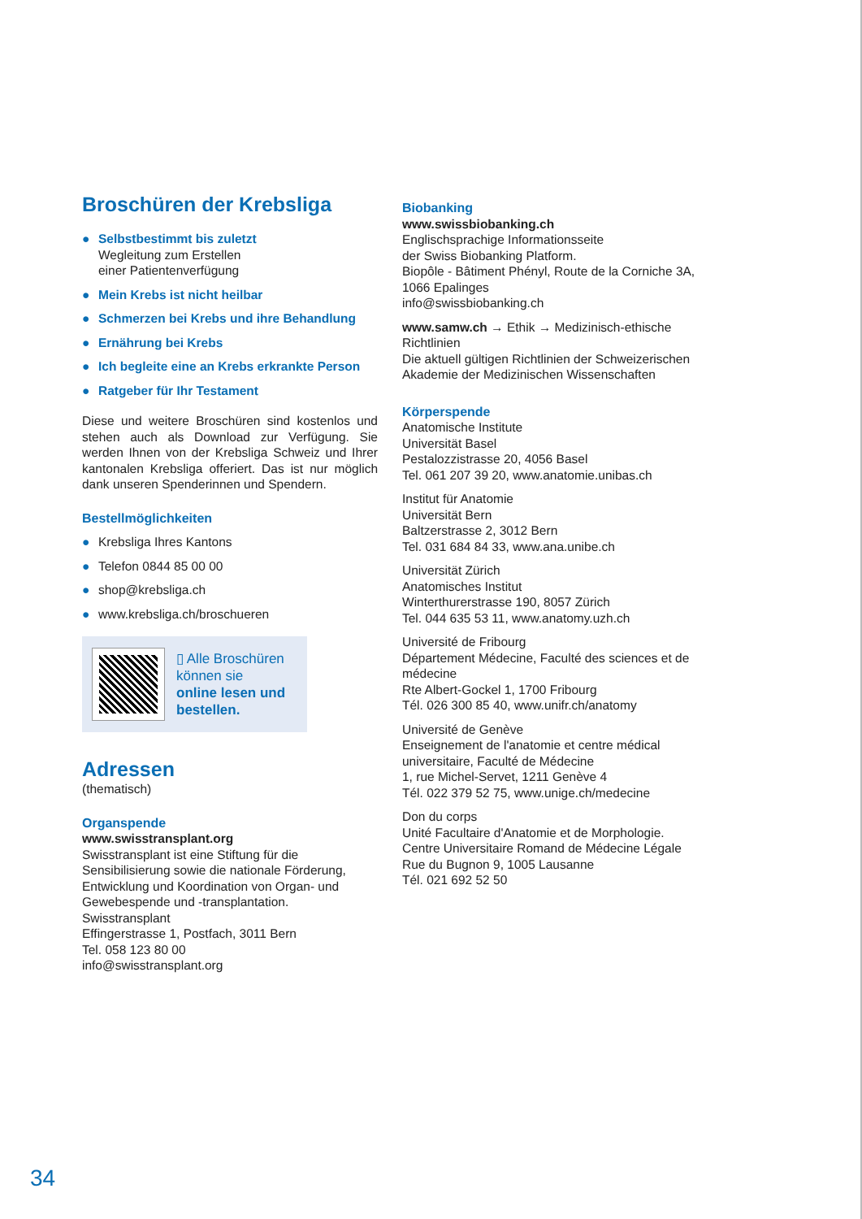Broschüren der Krebsliga
● Selbstbestimmt bis zuletzt
Wegleitung zum Erstellen
einer Patientenverfügung
● Mein Krebs ist nicht heilbar
● Schmerzen bei Krebs und ihre Behandlung
● Ernährung bei Krebs
● Ich begleite eine an Krebs erkrankte Person
● Ratgeber für Ihr Testament
Diese und weitere Broschüren sind kostenlos und stehen auch als Download zur Verfügung. Sie werden Ihnen von der Krebsliga Schweiz und Ihrer kantonalen Krebsliga offeriert. Das ist nur möglich dank unseren Spenderinnen und Spendern.
Bestellmöglichkeiten
● Krebsliga Ihres Kantons
● Telefon 0844 85 00 00
● shop@krebsliga.ch
● www.krebsliga.ch/broschueren
▯ Alle Broschüren
können sie
online lesen und
bestellen.
Adressen
(thematisch)
Organspende
www.swisstransplant.org
Swisstransplant ist eine Stiftung für die Sensibilisierung sowie die nationale Förderung, Entwicklung und Koordination von Organ- und Gewebespende und -transplantation.
Swisstransplant
Effingerstrasse 1, Postfach, 3011 Bern
Tel. 058 123 80 00
info@swisstransplant.org
Biobanking
www.swissbiobanking.ch
Englischsprachige Informationsseite
der Swiss Biobanking Platform.
Biopôle - Bâtiment Phényl, Route de la Corniche 3A,
1066 Epalinges
info@swissbiobanking.ch
www.samw.ch → Ethik → Medizinisch-ethische Richtlinien
Die aktuell gültigen Richtlinien der Schweizerischen Akademie der Medizinischen Wissenschaften
Körperspende
Anatomische Institute
Universität Basel
Pestalozzistrasse 20, 4056 Basel
Tel. 061 207 39 20, www.anatomie.unibas.ch
Institut für Anatomie
Universität Bern
Baltzerstrasse 2, 3012 Bern
Tel. 031 684 84 33, www.ana.unibe.ch
Universität Zürich
Anatomisches Institut
Winterthurerstrasse 190, 8057 Zürich
Tel. 044 635 53 11, www.anatomy.uzh.ch
Université de Fribourg
Département Médecine, Faculté des sciences et de médecine
Rte Albert-Gockel 1, 1700 Fribourg
Tél. 026 300 85 40, www.unifr.ch/anatomy
Université de Genève
Enseignement de l'anatomie et centre médical universitaire, Faculté de Médecine
1, rue Michel-Servet, 1211 Genève 4
Tél. 022 379 52 75, www.unige.ch/medecine
Don du corps
Unité Facultaire d'Anatomie et de Morphologie.
Centre Universitaire Romand de Médecine Légale
Rue du Bugnon 9, 1005 Lausanne
Tél. 021 692 52 50
34